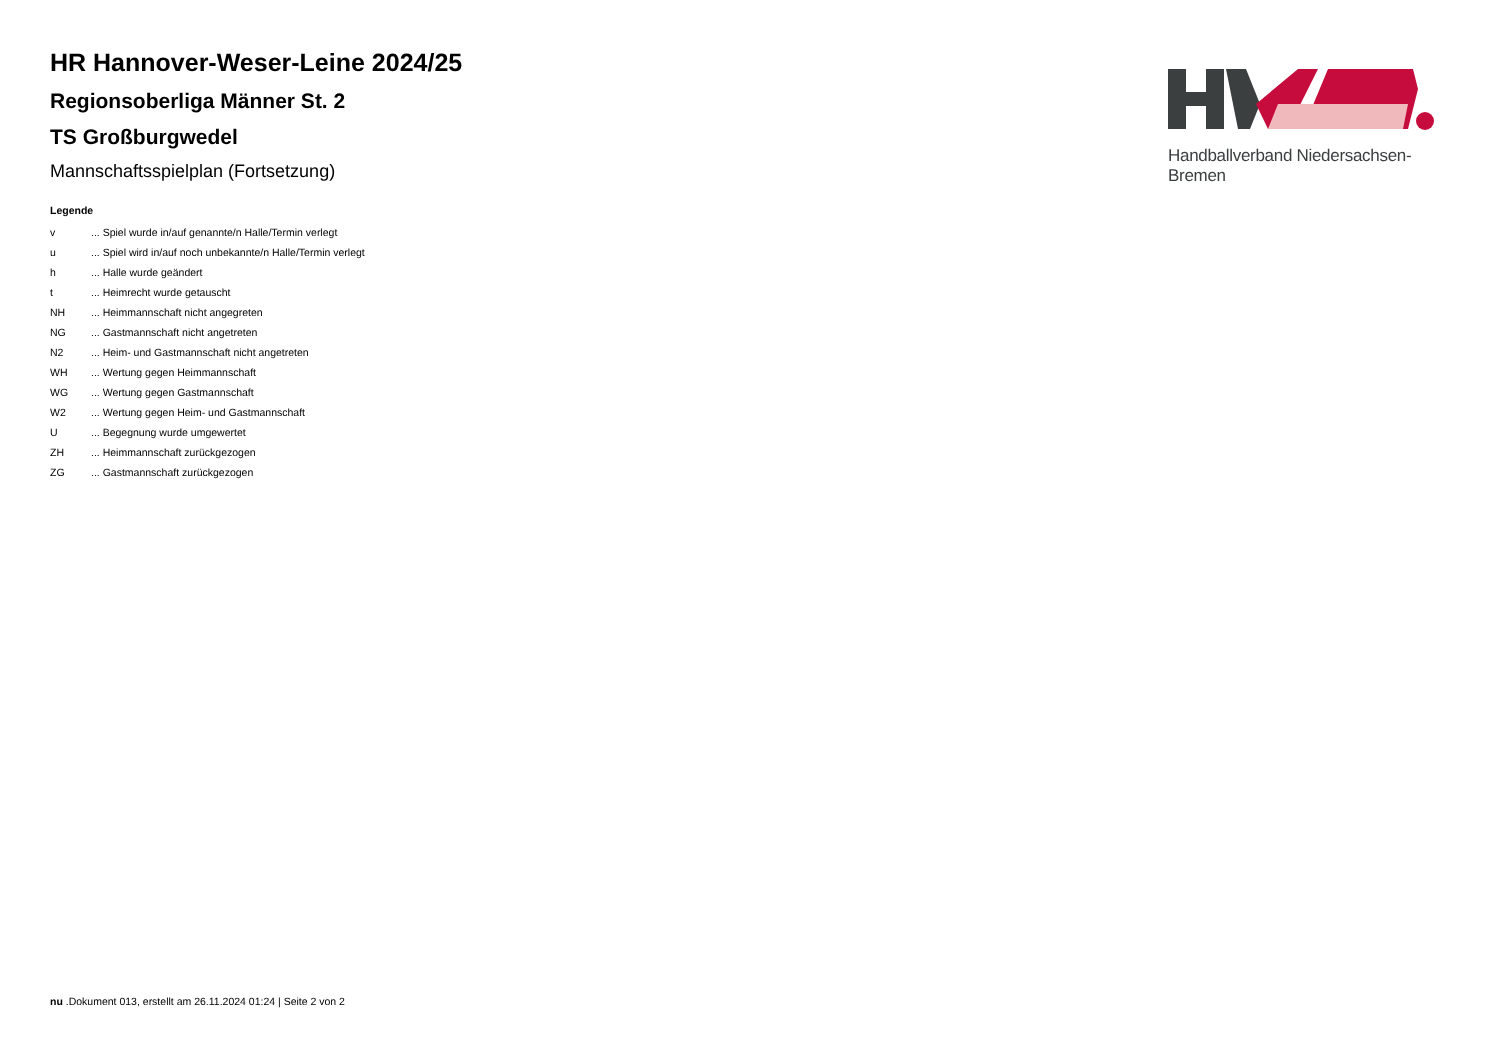HR Hannover-Weser-Leine 2024/25
Regionsoberliga Männer St. 2
TS Großburgwedel
Mannschaftsspielplan (Fortsetzung)
Legende
| v | ... Spiel wurde in/auf genannte/n Halle/Termin verlegt |
| u | ... Spiel wird in/auf noch unbekannte/n Halle/Termin verlegt |
| h | ... Halle wurde geändert |
| t | ... Heimrecht wurde getauscht |
| NH | ... Heimmannschaft nicht angegreten |
| NG | ... Gastmannschaft nicht angetreten |
| N2 | ... Heim- und Gastmannschaft nicht angetreten |
| WH | ... Wertung gegen Heimmannschaft |
| WG | ... Wertung gegen Gastmannschaft |
| W2 | ... Wertung gegen Heim- und Gastmannschaft |
| U | ... Begegnung wurde umgewertet |
| ZH | ... Heimmannschaft zurückgezogen |
| ZG | ... Gastmannschaft zurückgezogen |
Handballverband Niedersachsen-Bremen
nu .Dokument 013, erstellt am 26.11.2024 01:24 | Seite 2 von 2